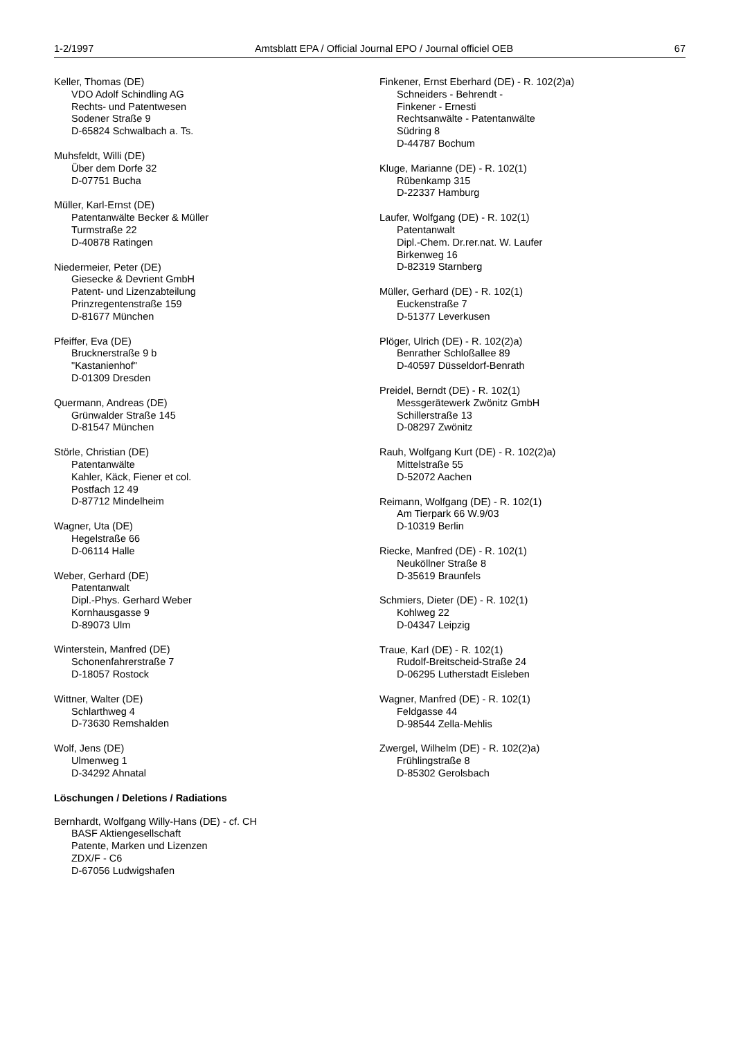1-2/1997 Amtsblatt EPA / Official Journal EPO / Journal officiel OEB 67
Keller, Thomas (DE)
VDO Adolf Schindling AG
Rechts- und Patentwesen
Sodener Straße 9
D-65824 Schwalbach a. Ts.
Muhsfeldt, Willi (DE)
Über dem Dorfe 32
D-07751 Bucha
Müller, Karl-Ernst (DE)
Patentanwälte Becker & Müller
Turmstraße 22
D-40878 Ratingen
Niedermeier, Peter (DE)
Giesecke & Devrient GmbH
Patent- und Lizenzabteilung
Prinzregentenstraße 159
D-81677 München
Pfeiffer, Eva (DE)
Brucknerstraße 9 b
"Kastanienhof"
D-01309 Dresden
Quermann, Andreas (DE)
Grünwalder Straße 145
D-81547 München
Störle, Christian (DE)
Patentanwälte
Kahler, Käck, Fiener et col.
Postfach 12 49
D-87712 Mindelheim
Wagner, Uta (DE)
Hegelstraße 66
D-06114 Halle
Weber, Gerhard (DE)
Patentanwalt
Dipl.-Phys. Gerhard Weber
Kornhausgasse 9
D-89073 Ulm
Winterstein, Manfred (DE)
Schonenfahrerstraße 7
D-18057 Rostock
Wittner, Walter (DE)
Schlarthweg 4
D-73630 Remshalden
Wolf, Jens (DE)
Ulmenweg 1
D-34292 Ahnatal
Löschungen / Deletions / Radiations
Bernhardt, Wolfgang Willy-Hans (DE) - cf. CH
BASF Aktiengesellschaft
Patente, Marken und Lizenzen
ZDX/F - C6
D-67056 Ludwigshafen
Finkener, Ernst Eberhard (DE) - R. 102(2)a)
Schneiders - Behrendt -
Finkener - Ernesti
Rechtsanwälte - Patentanwälte
Südring 8
D-44787 Bochum
Kluge, Marianne (DE) - R. 102(1)
Rübenkamp 315
D-22337 Hamburg
Laufer, Wolfgang (DE) - R. 102(1)
Patentanwalt
Dipl.-Chem. Dr.rer.nat. W. Laufer
Birkenweg 16
D-82319 Starnberg
Müller, Gerhard (DE) - R. 102(1)
Euckenstraße 7
D-51377 Leverkusen
Plöger, Ulrich (DE) - R. 102(2)a)
Benrather Schloßallee 89
D-40597 Düsseldorf-Benrath
Preidel, Berndt (DE) - R. 102(1)
Messgerätewerk Zwönitz GmbH
Schillerstraße 13
D-08297 Zwönitz
Rauh, Wolfgang Kurt (DE) - R. 102(2)a)
Mittelstraße 55
D-52072 Aachen
Reimann, Wolfgang (DE) - R. 102(1)
Am Tierpark 66 W.9/03
D-10319 Berlin
Riecke, Manfred (DE) - R. 102(1)
Neuköllner Straße 8
D-35619 Braunfels
Schmiers, Dieter (DE) - R. 102(1)
Kohlweg 22
D-04347 Leipzig
Traue, Karl (DE) - R. 102(1)
Rudolf-Breitscheid-Straße 24
D-06295 Lutherstadt Eisleben
Wagner, Manfred (DE) - R. 102(1)
Feldgasse 44
D-98544 Zella-Mehlis
Zwergel, Wilhelm (DE) - R. 102(2)a)
Frühlingstraße 8
D-85302 Gerolsbach